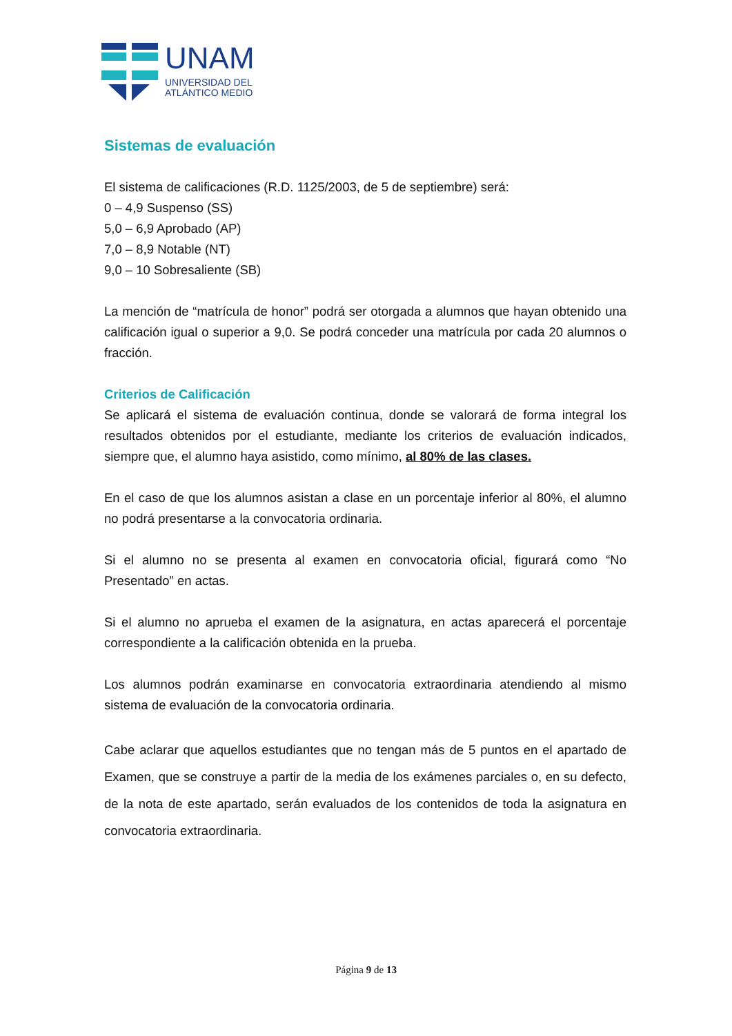UNAM
UNIVERSIDAD DEL
ATLÁNTICO MEDIO
Sistemas de evaluación
El sistema de calificaciones (R.D. 1125/2003, de 5 de septiembre) será:
0 – 4,9 Suspenso (SS)
5,0 – 6,9 Aprobado (AP)
7,0 – 8,9 Notable (NT)
9,0 – 10 Sobresaliente (SB)
La mención de “matrícula de honor” podrá ser otorgada a alumnos que hayan obtenido una calificación igual o superior a 9,0. Se podrá conceder una matrícula por cada 20 alumnos o fracción.
Criterios de Calificación
Se aplicará el sistema de evaluación continua, donde se valorará de forma integral los resultados obtenidos por el estudiante, mediante los criterios de evaluación indicados, siempre que, el alumno haya asistido, como mínimo, al 80% de las clases.
En el caso de que los alumnos asistan a clase en un porcentaje inferior al 80%, el alumno no podrá presentarse a la convocatoria ordinaria.
Si el alumno no se presenta al examen en convocatoria oficial, figurará como “No Presentado” en actas.
Si el alumno no aprueba el examen de la asignatura, en actas aparecerá el porcentaje correspondiente a la calificación obtenida en la prueba.
Los alumnos podrán examinarse en convocatoria extraordinaria atendiendo al mismo sistema de evaluación de la convocatoria ordinaria.
Cabe aclarar que aquellos estudiantes que no tengan más de 5 puntos en el apartado de Examen, que se construye a partir de la media de los exámenes parciales o, en su defecto, de la nota de este apartado, serán evaluados de los contenidos de toda la asignatura en convocatoria extraordinaria.
Página 9 de 13